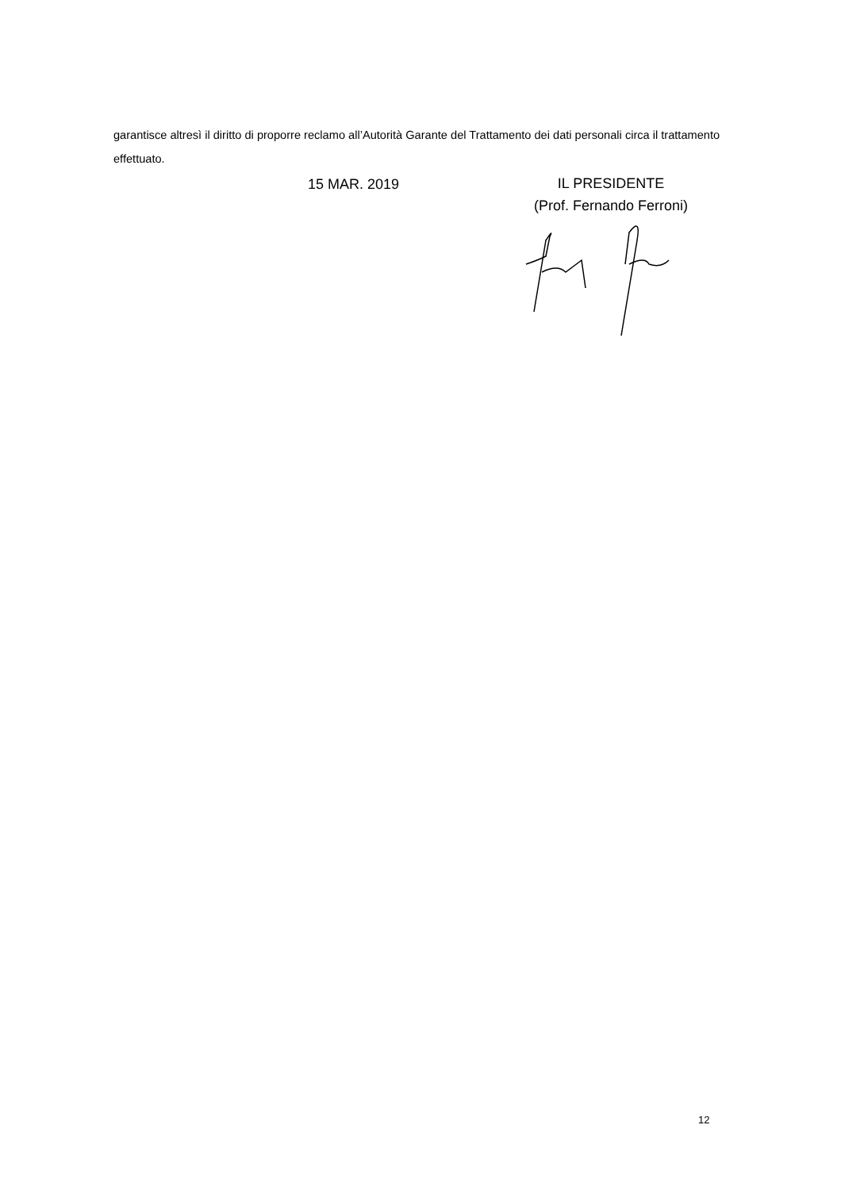garantisce altresì il diritto di proporre reclamo all’Autorità Garante del Trattamento dei dati personali circa il trattamento effettuato.
15 MAR. 2019
IL PRESIDENTE
(Prof. Fernando Ferroni)
12